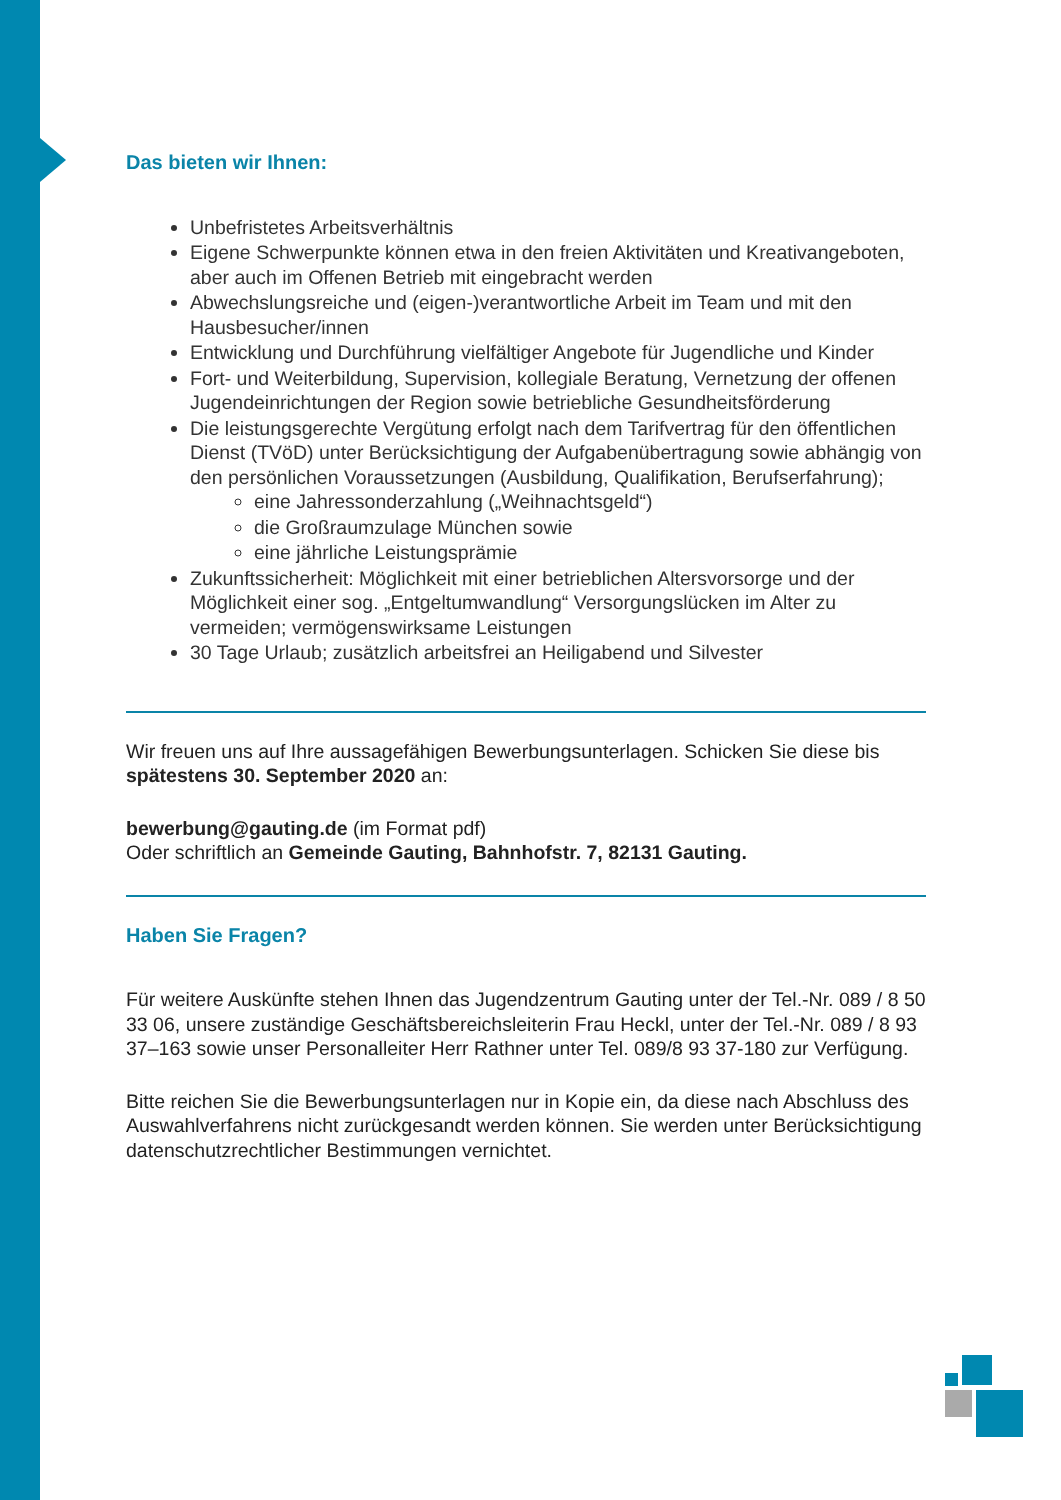Das bieten wir Ihnen:
Unbefristetes Arbeitsverhältnis
Eigene Schwerpunkte können etwa in den freien Aktivitäten und Kreativangeboten, aber auch im Offenen Betrieb mit eingebracht werden
Abwechslungsreiche und (eigen-)verantwortliche Arbeit im Team und mit den Hausbesucher/innen
Entwicklung und Durchführung vielfältiger Angebote für Jugendliche und Kinder
Fort- und Weiterbildung, Supervision, kollegiale Beratung, Vernetzung der offenen Jugendeinrichtungen der Region sowie betriebliche Gesundheitsförderung
Die leistungsgerechte Vergütung erfolgt nach dem Tarifvertrag für den öffentlichen Dienst (TVöD) unter Berücksichtigung der Aufgabenübertragung sowie abhängig von den persönlichen Voraussetzungen (Ausbildung, Qualifikation, Berufserfahrung);
eine Jahressonderzahlung („Weihnachtsgeld“)
die Großraumzulage München sowie
eine jährliche Leistungsprämie
Zukunftssicherheit: Möglichkeit mit einer betrieblichen Altersvorsorge und der Möglichkeit einer sog. „Entgeltumwandlung“ Versorgungslücken im Alter zu vermeiden; vermögenswirksame Leistungen
30 Tage Urlaub; zusätzlich arbeitsfrei an Heiligabend und Silvester
Wir freuen uns auf Ihre aussagefähigen Bewerbungsunterlagen. Schicken Sie diese bis spätestens 30. September 2020 an:
bewerbung@gauting.de (im Format pdf)
Oder schriftlich an Gemeinde Gauting, Bahnhofstr. 7, 82131 Gauting.
Haben Sie Fragen?
Für weitere Auskünfte stehen Ihnen das Jugendzentrum Gauting unter der Tel.-Nr. 089 / 8 50 33 06, unsere zuständige Geschäftsbereichsleiterin Frau Heckl, unter der Tel.-Nr. 089 / 8 93 37–163 sowie unser Personalleiter Herr Rathner unter Tel. 089/8 93 37-180 zur Verfügung.
Bitte reichen Sie die Bewerbungsunterlagen nur in Kopie ein, da diese nach Abschluss des Auswahlverfahrens nicht zurückgesandt werden können. Sie werden unter Berücksichtigung datenschutzrechtlicher Bestimmungen vernichtet.